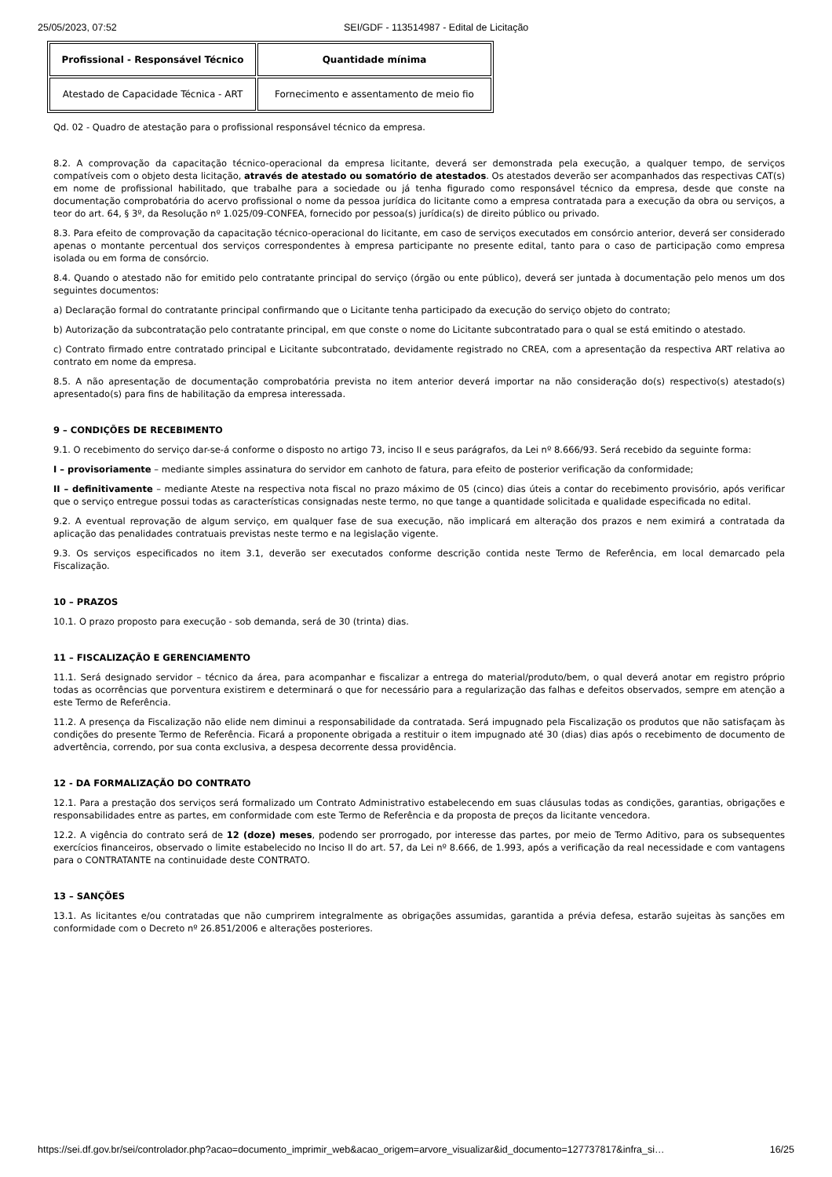25/05/2023, 07:52 SEI/GDF - 113514987 - Edital de Licitação
| Profissional - Responsável Técnico | Quantidade mínima |
| --- | --- |
| Atestado de Capacidade Técnica - ART | Fornecimento e assentamento de meio fio |
Qd. 02 - Quadro de atestação para o profissional responsável técnico da empresa.
8.2. A comprovação da capacitação técnico-operacional da empresa licitante, deverá ser demonstrada pela execução, a qualquer tempo, de serviços compatíveis com o objeto desta licitação, através de atestado ou somatório de atestados. Os atestados deverão ser acompanhados das respectivas CAT(s) em nome de profissional habilitado, que trabalhe para a sociedade ou já tenha figurado como responsável técnico da empresa, desde que conste na documentação comprobatória do acervo profissional o nome da pessoa jurídica do licitante como a empresa contratada para a execução da obra ou serviços, a teor do art. 64, § 3º, da Resolução nº 1.025/09-CONFEA, fornecido por pessoa(s) jurídica(s) de direito público ou privado.
8.3. Para efeito de comprovação da capacitação técnico-operacional do licitante, em caso de serviços executados em consórcio anterior, deverá ser considerado apenas o montante percentual dos serviços correspondentes à empresa participante no presente edital, tanto para o caso de participação como empresa isolada ou em forma de consórcio.
8.4. Quando o atestado não for emitido pelo contratante principal do serviço (órgão ou ente público), deverá ser juntada à documentação pelo menos um dos seguintes documentos:
a) Declaração formal do contratante principal confirmando que o Licitante tenha participado da execução do serviço objeto do contrato;
b) Autorização da subcontratação pelo contratante principal, em que conste o nome do Licitante subcontratado para o qual se está emitindo o atestado.
c) Contrato firmado entre contratado principal e Licitante subcontratado, devidamente registrado no CREA, com a apresentação da respectiva ART relativa ao contrato em nome da empresa.
8.5. A não apresentação de documentação comprobatória prevista no item anterior deverá importar na não consideração do(s) respectivo(s) atestado(s) apresentado(s) para fins de habilitação da empresa interessada.
9 – CONDIÇÕES DE RECEBIMENTO
9.1. O recebimento do serviço dar-se-á conforme o disposto no artigo 73, inciso II e seus parágrafos, da Lei nº 8.666/93. Será recebido da seguinte forma:
I – provisoriamente – mediante simples assinatura do servidor em canhoto de fatura, para efeito de posterior verificação da conformidade;
II – definitivamente – mediante Ateste na respectiva nota fiscal no prazo máximo de 05 (cinco) dias úteis a contar do recebimento provisório, após verificar que o serviço entregue possui todas as características consignadas neste termo, no que tange a quantidade solicitada e qualidade especificada no edital.
9.2. A eventual reprovação de algum serviço, em qualquer fase de sua execução, não implicará em alteração dos prazos e nem eximirá a contratada da aplicação das penalidades contratuais previstas neste termo e na legislação vigente.
9.3. Os serviços especificados no item 3.1, deverão ser executados conforme descrição contida neste Termo de Referência, em local demarcado pela Fiscalização.
10 – PRAZOS
10.1. O prazo proposto para execução - sob demanda, será de 30 (trinta) dias.
11 – FISCALIZAÇÃO E GERENCIAMENTO
11.1. Será designado servidor – técnico da área, para acompanhar e fiscalizar a entrega do material/produto/bem, o qual deverá anotar em registro próprio todas as ocorrências que porventura existirem e determinará o que for necessário para a regularização das falhas e defeitos observados, sempre em atenção a este Termo de Referência.
11.2. A presença da Fiscalização não elide nem diminui a responsabilidade da contratada. Será impugnado pela Fiscalização os produtos que não satisfaçam às condições do presente Termo de Referência. Ficará a proponente obrigada a restituir o item impugnado até 30 (dias) dias após o recebimento de documento de advertência, correndo, por sua conta exclusiva, a despesa decorrente dessa providência.
12 - DA FORMALIZAÇÃO DO CONTRATO
12.1. Para a prestação dos serviços será formalizado um Contrato Administrativo estabelecendo em suas cláusulas todas as condições, garantias, obrigações e responsabilidades entre as partes, em conformidade com este Termo de Referência e da proposta de preços da licitante vencedora.
12.2. A vigência do contrato será de 12 (doze) meses, podendo ser prorrogado, por interesse das partes, por meio de Termo Aditivo, para os subsequentes exercícios financeiros, observado o limite estabelecido no Inciso II do art. 57, da Lei nº 8.666, de 1.993, após a verificação da real necessidade e com vantagens para o CONTRATANTE na continuidade deste CONTRATO.
13 – SANÇÕES
13.1. As licitantes e/ou contratadas que não cumprirem integralmente as obrigações assumidas, garantida a prévia defesa, estarão sujeitas às sanções em conformidade com o Decreto nº 26.851/2006 e alterações posteriores.
https://sei.df.gov.br/sei/controlador.php?acao=documento_imprimir_web&acao_origem=arvore_visualizar&id_documento=127737817&infra_si… 16/25